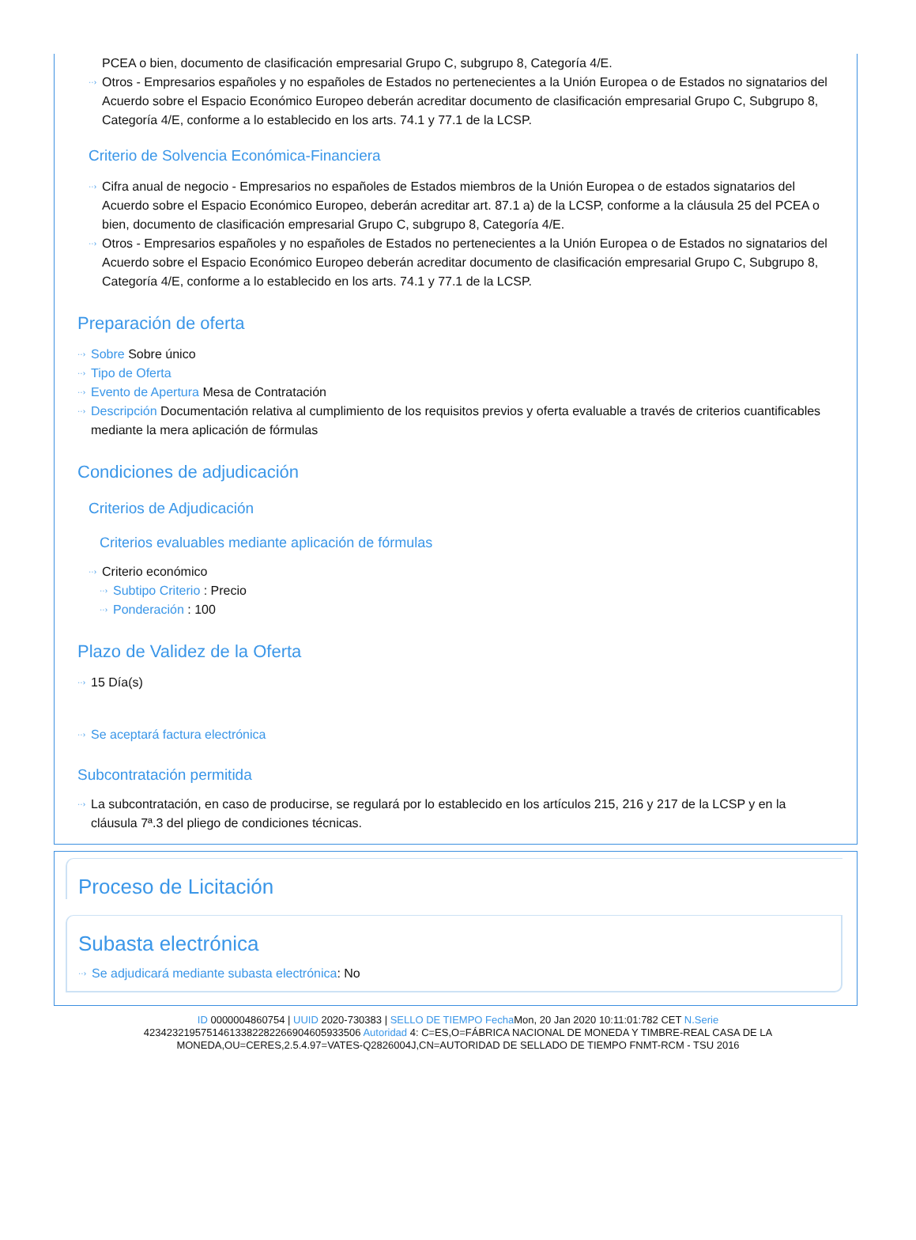PCEA o bien, documento de clasificación empresarial Grupo C, subgrupo 8, Categoría 4/E.
Otros - Empresarios españoles y no españoles de Estados no pertenecientes a la Unión Europea o de Estados no signatarios del Acuerdo sobre el Espacio Económico Europeo deberán acreditar documento de clasificación empresarial Grupo C, Subgrupo 8, Categoría 4/E, conforme a lo establecido en los arts. 74.1 y 77.1 de la LCSP.
Criterio de Solvencia Económica-Financiera
Cifra anual de negocio - Empresarios no españoles de Estados miembros de la Unión Europea o de estados signatarios del Acuerdo sobre el Espacio Económico Europeo, deberán acreditar art. 87.1 a) de la LCSP, conforme a la cláusula 25 del PCEA o bien, documento de clasificación empresarial Grupo C, subgrupo 8, Categoría 4/E.
Otros - Empresarios españoles y no españoles de Estados no pertenecientes a la Unión Europea o de Estados no signatarios del Acuerdo sobre el Espacio Económico Europeo deberán acreditar documento de clasificación empresarial Grupo C, Subgrupo 8, Categoría 4/E, conforme a lo establecido en los arts. 74.1 y 77.1 de la LCSP.
Preparación de oferta
Sobre Sobre único
Tipo de Oferta
Evento de Apertura Mesa de Contratación
Descripción Documentación relativa al cumplimiento de los requisitos previos y oferta evaluable a través de criterios cuantificables mediante la mera aplicación de fórmulas
Condiciones de adjudicación
Criterios de Adjudicación
Criterios evaluables mediante aplicación de fórmulas
Criterio económico
Subtipo Criterio : Precio
Ponderación : 100
Plazo de Validez de la Oferta
15 Día(s)
Se aceptará factura electrónica
Subcontratación permitida
La subcontratación, en caso de producirse, se regulará por lo establecido en los artículos 215, 216 y 217 de la LCSP y en la cláusula 7ª.3 del pliego de condiciones técnicas.
Proceso de Licitación
Subasta electrónica
Se adjudicará mediante subasta electrónica: No
ID 0000004860754 | UUID 2020-730383 | SELLO DE TIEMPO Fecha Mon, 20 Jan 2020 10:11:01:782 CET N.Serie 423423219575146133822822669046059335​06 Autoridad 4: C=ES,O=FÁBRICA NACIONAL DE MONEDA Y TIMBRE-REAL CASA DE LA MONEDA,OU=CERES,2.5.4.97=VATES-Q2826004J,CN=AUTORIDAD DE SELLADO DE TIEMPO FNMT-RCM - TSU 2016